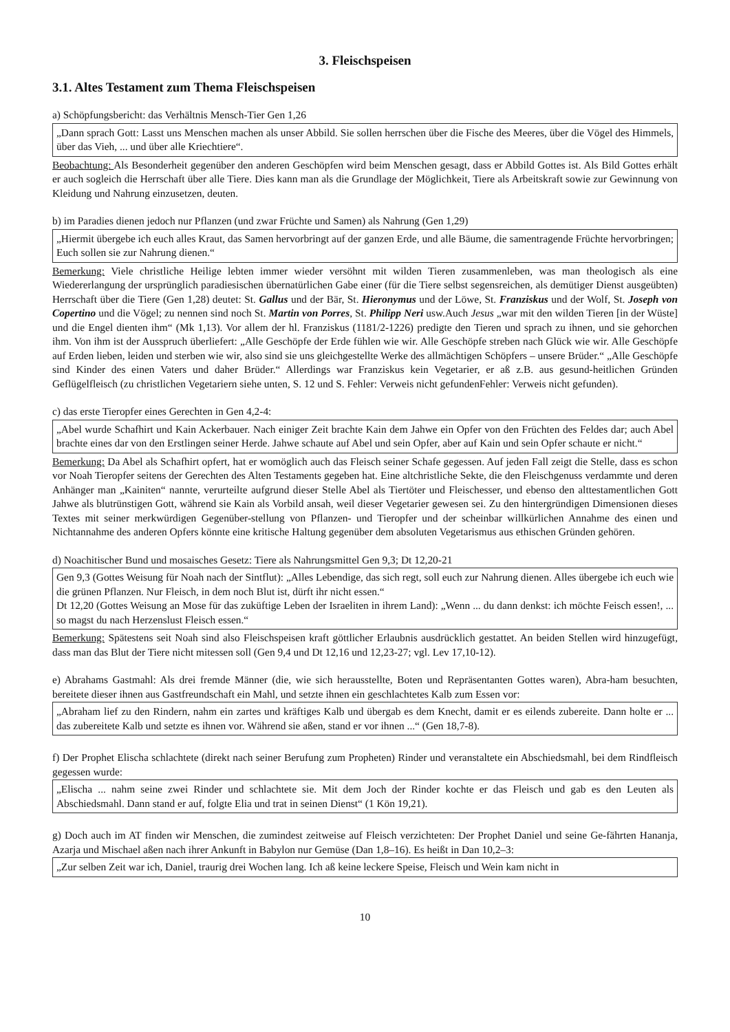3. Fleischspeisen
3.1. Altes Testament zum Thema Fleischspeisen
a) Schöpfungsbericht: das Verhältnis Mensch-Tier Gen 1,26
„Dann sprach Gott: Lasst uns Menschen machen als unser Abbild. Sie sollen herrschen über die Fische des Meeres, über die Vögel des Himmels, über das Vieh, ... und über alle Kriechtiere“.
Beobachtung: Als Besonderheit gegenüber den anderen Geschöpfen wird beim Menschen gesagt, dass er Abbild Gottes ist. Als Bild Gottes erhält er auch sogleich die Herrschaft über alle Tiere. Dies kann man als die Grundlage der Möglichkeit, Tiere als Arbeitskraft sowie zur Gewinnung von Kleidung und Nahrung einzusetzen, deuten.
b) im Paradies dienen jedoch nur Pflanzen (und zwar Früchte und Samen) als Nahrung (Gen 1,29)
„Hiermit übergebe ich euch alles Kraut, das Samen hervorbringt auf der ganzen Erde, und alle Bäume, die samentragende Früchte hervorbringen; Euch sollen sie zur Nahrung dienen.“
Bemerkung: Viele christliche Heilige lebten immer wieder versöhnt mit wilden Tieren zusammenleben, was man theologisch als eine Wiedererlangung der ursprünglich paradiesischen übernatürlichen Gabe einer (für die Tiere selbst segensreichen, als demütiger Dienst ausgeübten) Herrschaft über die Tiere (Gen 1,28) deutet: St. Gallus und der Bär, St. Hieronymus und der Löwe, St. Franziskus und der Wolf, St. Joseph von Copertino und die Vögel; zu nennen sind noch St. Martin von Porres, St. Philipp Neri usw.Auch Jesus „war mit den wilden Tieren [in der Wüste] und die Engel dienten ihm“ (Mk 1,13). Vor allem der hl. Franziskus (1181/2-1226) predigte den Tieren und sprach zu ihnen, und sie gehorchen ihm. Von ihm ist der Ausspruch überliefert: „Alle Geschöpfe der Erde fühlen wie wir. Alle Geschöpfe streben nach Glück wie wir. Alle Geschöpfe auf Erden lieben, leiden und sterben wie wir, also sind sie uns gleichgestellte Werke des allmächtigen Schöpfers – unsere Brüder.“ „Alle Geschöpfe sind Kinder des einen Vaters und daher Brüder.“ Allerdings war Franziskus kein Vegetarier, er aß z.B. aus gesund-heitlichen Gründen Geflügelfleisch (zu christlichen Vegetariern siehe unten, S. 12 und S. Fehler: Verweis nicht gefundenFehler: Verweis nicht gefunden).
c) das erste Tieropfer eines Gerechten in Gen 4,2-4:
„Abel wurde Schafhirt und Kain Ackerbauer. Nach einiger Zeit brachte Kain dem Jahwe ein Opfer von den Früchten des Feldes dar; auch Abel brachte eines dar von den Erstlingen seiner Herde. Jahwe schaute auf Abel und sein Opfer, aber auf Kain und sein Opfer schaute er nicht.“
Bemerkung: Da Abel als Schafhirt opfert, hat er womöglich auch das Fleisch seiner Schafe gegessen. Auf jeden Fall zeigt die Stelle, dass es schon vor Noah Tieropfer seitens der Gerechten des Alten Testaments gegeben hat. Eine altchristliche Sekte, die den Fleischgenuss verdammte und deren Anhänger man „Kainiten“ nannte, verurteilte aufgrund dieser Stelle Abel als Tiertöter und Fleischesser, und ebenso den alttestamentlichen Gott Jahwe als blutrünstigen Gott, während sie Kain als Vorbild ansah, weil dieser Vegetarier gewesen sei. Zu den hintergründigen Dimensionen dieses Textes mit seiner merkwürdigen Gegenüber-stellung von Pflanzen- und Tieropfer und der scheinbar willkürlichen Annahme des einen und Nichtannahme des anderen Opfers könnte eine kritische Haltung gegenüber dem absoluten Vegetarismus aus ethischen Gründen gehören.
d) Noachitischer Bund und mosaisches Gesetz: Tiere als Nahrungsmittel Gen 9,3; Dt 12,20-21
Gen 9,3 (Gottes Weisung für Noah nach der Sintflut): „Alles Lebendige, das sich regt, soll euch zur Nahrung dienen. Alles übergebe ich euch wie die grünen Pflanzen. Nur Fleisch, in dem noch Blut ist, dürft ihr nicht essen.“
Dt 12,20 (Gottes Weisung an Mose für das zuküftige Leben der Israeliten in ihrem Land): „Wenn ... du dann denkst: ich möchte Feisch essen!, ... so magst du nach Herzenslust Fleisch essen.“
Bemerkung: Spätestens seit Noah sind also Fleischspeisen kraft göttlicher Erlaubnis ausdrücklich gestattet. An beiden Stellen wird hinzugefügt, dass man das Blut der Tiere nicht mitessen soll (Gen 9,4 und Dt 12,16 und 12,23-27; vgl. Lev 17,10-12).
e) Abrahams Gastmahl: Als drei fremde Männer (die, wie sich herausstellte, Boten und Repräsentanten Gottes waren), Abra-ham besuchten, bereitete dieser ihnen aus Gastfreundschaft ein Mahl, und setzte ihnen ein geschlachtetes Kalb zum Essen vor:
„Abraham lief zu den Rindern, nahm ein zartes und kräftiges Kalb und übergab es dem Knecht, damit er es eilends zubereite. Dann holte er ... das zubereitete Kalb und setzte es ihnen vor. Während sie aßen, stand er vor ihnen ...“ (Gen 18,7-8).
f) Der Prophet Elischa schlachtete (direkt nach seiner Berufung zum Propheten) Rinder und veranstaltete ein Abschiedsmahl, bei dem Rindfleisch gegessen wurde:
„Elischa ... nahm seine zwei Rinder und schlachtete sie. Mit dem Joch der Rinder kochte er das Fleisch und gab es den Leuten als Abschiedsmahl. Dann stand er auf, folgte Elia und trat in seinen Dienst“ (1 Kön 19,21).
g) Doch auch im AT finden wir Menschen, die zumindest zeitweise auf Fleisch verzichteten: Der Prophet Daniel und seine Ge-fährten Hananja, Azarja und Mischael aßen nach ihrer Ankunft in Babylon nur Gemüse (Dan 1,8–16). Es heißt in Dan 10,2–3:
„Zur selben Zeit war ich, Daniel, traurig drei Wochen lang. Ich aß keine leckere Speise, Fleisch und Wein kam nicht in
10